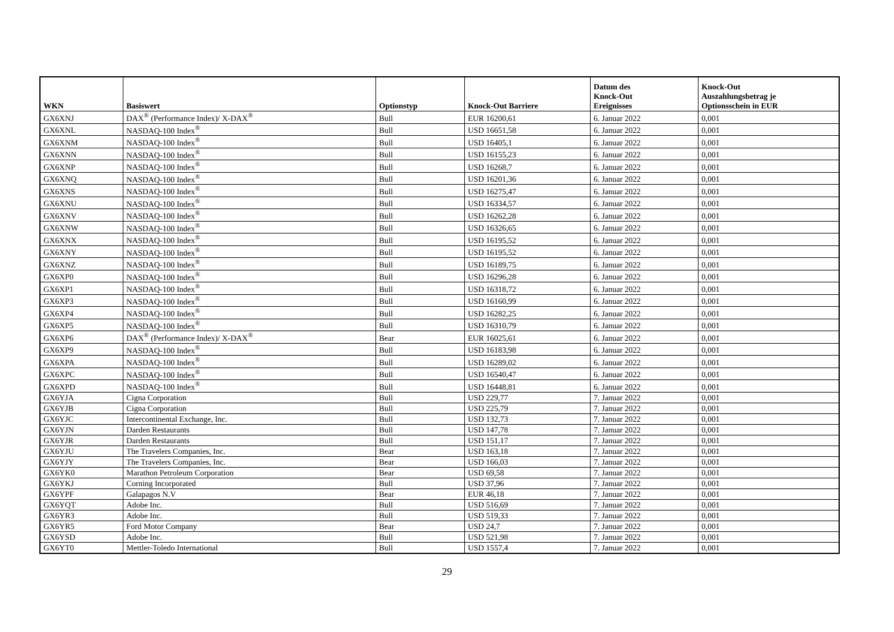| WKN | Basiswert | Optionstyp | Knock-Out Barriere | Datum des Knock-Out Ereignisses | Knock-Out Auszahlungsbetrag je Optionsschein in EUR |
| --- | --- | --- | --- | --- | --- |
| GX6XNJ | DAX<sup>®</sup> (Performance Index)/ X-DAX<sup>®</sup> | Bull | EUR 16200,61 | 6. Januar 2022 | 0,001 |
| GX6XNL | NASDAQ-100 Index<sup>®</sup> | Bull | USD 16651,58 | 6. Januar 2022 | 0,001 |
| GX6XNM | NASDAQ-100 Index<sup>®</sup> | Bull | USD 16405,1 | 6. Januar 2022 | 0,001 |
| GX6XNN | NASDAQ-100 Index<sup>®</sup> | Bull | USD 16155,23 | 6. Januar 2022 | 0,001 |
| GX6XNP | NASDAQ-100 Index<sup>®</sup> | Bull | USD 16268,7 | 6. Januar 2022 | 0,001 |
| GX6XNQ | NASDAQ-100 Index<sup>®</sup> | Bull | USD 16201,36 | 6. Januar 2022 | 0,001 |
| GX6XNS | NASDAQ-100 Index<sup>®</sup> | Bull | USD 16275,47 | 6. Januar 2022 | 0,001 |
| GX6XNU | NASDAQ-100 Index<sup>®</sup> | Bull | USD 16334,57 | 6. Januar 2022 | 0,001 |
| GX6XNV | NASDAQ-100 Index<sup>®</sup> | Bull | USD 16262,28 | 6. Januar 2022 | 0,001 |
| GX6XNW | NASDAQ-100 Index<sup>®</sup> | Bull | USD 16326,65 | 6. Januar 2022 | 0,001 |
| GX6XNX | NASDAQ-100 Index<sup>®</sup> | Bull | USD 16195,52 | 6. Januar 2022 | 0,001 |
| GX6XNY | NASDAQ-100 Index<sup>®</sup> | Bull | USD 16195,52 | 6. Januar 2022 | 0,001 |
| GX6XNZ | NASDAQ-100 Index<sup>®</sup> | Bull | USD 16189,75 | 6. Januar 2022 | 0,001 |
| GX6XP0 | NASDAQ-100 Index<sup>®</sup> | Bull | USD 16296,28 | 6. Januar 2022 | 0,001 |
| GX6XP1 | NASDAQ-100 Index<sup>®</sup> | Bull | USD 16318,72 | 6. Januar 2022 | 0,001 |
| GX6XP3 | NASDAQ-100 Index<sup>®</sup> | Bull | USD 16160,99 | 6. Januar 2022 | 0,001 |
| GX6XP4 | NASDAQ-100 Index<sup>®</sup> | Bull | USD 16282,25 | 6. Januar 2022 | 0,001 |
| GX6XP5 | NASDAQ-100 Index<sup>®</sup> | Bull | USD 16310,79 | 6. Januar 2022 | 0,001 |
| GX6XP6 | DAX<sup>®</sup> (Performance Index)/ X-DAX<sup>®</sup> | Bear | EUR 16025,61 | 6. Januar 2022 | 0,001 |
| GX6XP9 | NASDAQ-100 Index<sup>®</sup> | Bull | USD 16183,98 | 6. Januar 2022 | 0,001 |
| GX6XPA | NASDAQ-100 Index<sup>®</sup> | Bull | USD 16289,02 | 6. Januar 2022 | 0,001 |
| GX6XPC | NASDAQ-100 Index<sup>®</sup> | Bull | USD 16540,47 | 6. Januar 2022 | 0,001 |
| GX6XPD | NASDAQ-100 Index<sup>®</sup> | Bull | USD 16448,81 | 6. Januar 2022 | 0,001 |
| GX6YJA | Cigna Corporation | Bull | USD 229,77 | 7. Januar 2022 | 0,001 |
| GX6YJB | Cigna Corporation | Bull | USD 225,79 | 7. Januar 2022 | 0,001 |
| GX6YJC | Intercontinental Exchange, Inc. | Bull | USD 132,73 | 7. Januar 2022 | 0,001 |
| GX6YJN | Darden Restaurants | Bull | USD 147,78 | 7. Januar 2022 | 0,001 |
| GX6YJR | Darden Restaurants | Bull | USD 151,17 | 7. Januar 2022 | 0,001 |
| GX6YJU | The Travelers Companies, Inc. | Bear | USD 163,18 | 7. Januar 2022 | 0,001 |
| GX6YJY | The Travelers Companies, Inc. | Bear | USD 166,03 | 7. Januar 2022 | 0,001 |
| GX6YK0 | Marathon Petroleum Corporation | Bear | USD 69,58 | 7. Januar 2022 | 0,001 |
| GX6YKJ | Corning Incorporated | Bull | USD 37,96 | 7. Januar 2022 | 0,001 |
| GX6YPF | Galapagos N.V | Bear | EUR 46,18 | 7. Januar 2022 | 0,001 |
| GX6YQT | Adobe Inc. | Bull | USD 516,69 | 7. Januar 2022 | 0,001 |
| GX6YR3 | Adobe Inc. | Bull | USD 519,33 | 7. Januar 2022 | 0,001 |
| GX6YR5 | Ford Motor Company | Bear | USD 24,7 | 7. Januar 2022 | 0,001 |
| GX6YSD | Adobe Inc. | Bull | USD 521,98 | 7. Januar 2022 | 0,001 |
| GX6YT0 | Mettler-Toledo International | Bull | USD 1557,4 | 7. Januar 2022 | 0,001 |
29